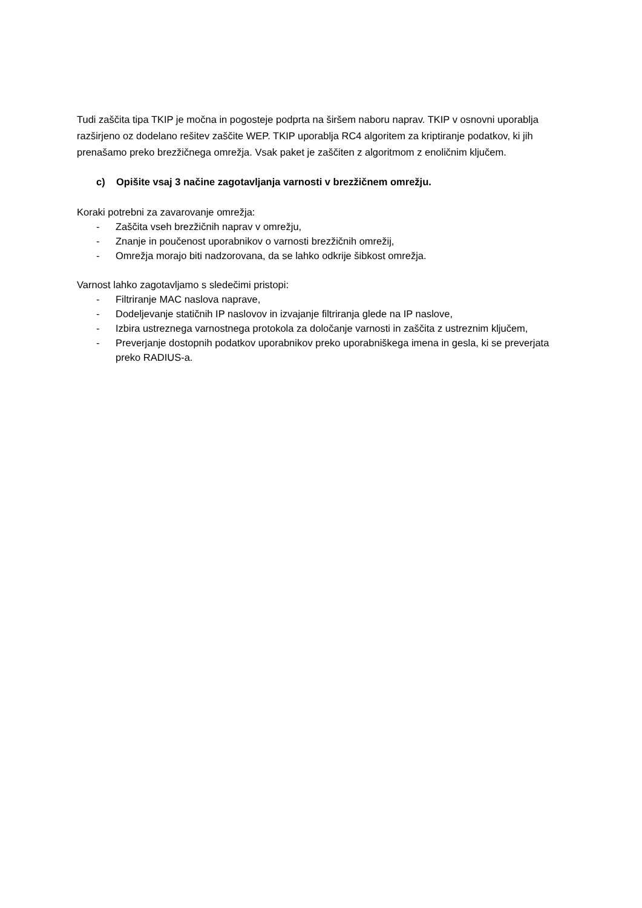Tudi zaščita tipa TKIP je močna in pogosteje podprta na širšem naboru naprav. TKIP v osnovni uporablja razširjeno oz dodelano rešitev zaščite WEP. TKIP uporablja RC4 algoritem za kriptiranje podatkov, ki jih prenašamo preko brezžičnega omrežja. Vsak paket je zaščiten z algoritmom z enoličnim ključem.
c) Opišite vsaj 3 načine zagotavljanja varnosti v brezžičnem omrežju.
Koraki potrebni za zavarovanje omrežja:
- Zaščita vseh brezžičnih naprav v omrežju,
- Znanje in poučenost uporabnikov o varnosti brezžičnih omrežij,
- Omrežja morajo biti nadzorovana, da se lahko odkrije šibkost omrežja.
Varnost lahko zagotavljamo s sledečimi pristopi:
- Filtriranje MAC naslova naprave,
- Dodeljevanje statičnih IP naslovov in izvajanje filtriranja glede na IP naslove,
- Izbira ustreznega varnostnega protokola za določanje varnosti in zaščita z ustreznim ključem,
- Preverjanje dostopnih podatkov uporabnikov preko uporabniškega imena in gesla, ki se preverjata preko RADIUS-a.